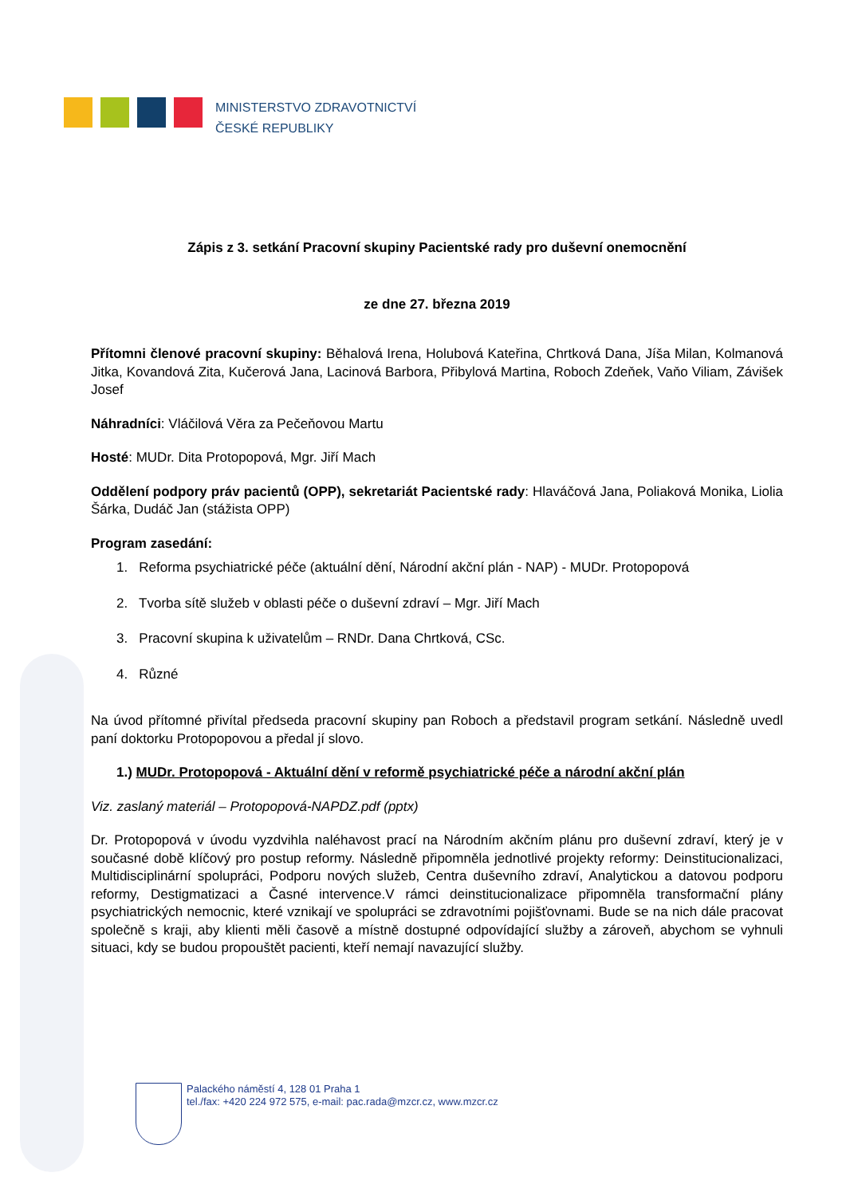MINISTERSTVO ZDRAVOTNICTVÍ
ČESKÉ REPUBLIKY
Zápis z 3. setkání Pracovní skupiny Pacientské rady pro duševní onemocnění
ze dne 27. března 2019
Přítomni členové pracovní skupiny: Běhalová Irena, Holubová Kateřina, Chrtková Dana, Jíša Milan, Kolmanová Jitka, Kovandová Zita, Kučerová Jana, Lacinová Barbora, Přibylová Martina, Roboch Zdeňek, Vaňo Viliam, Závišek Josef
Náhradníci: Vláčilová Věra za Pečeňovou Martu
Hosté: MUDr. Dita Protopopová, Mgr. Jiří Mach
Oddělení podpory práv pacientů (OPP), sekretariát Pacientské rady: Hlaváčová Jana, Poliaková Monika, Liolia Šárka, Dudáč Jan (stážista OPP)
Program zasedání:
1. Reforma psychiatrické péče (aktuální dění, Národní akční plán - NAP) - MUDr. Protopopová
2. Tvorba sítě služeb v oblasti péče o duševní zdraví – Mgr. Jiří Mach
3. Pracovní skupina k uživatelům – RNDr. Dana Chrtková, CSc.
4. Různé
Na úvod přítomné přivítal předseda pracovní skupiny pan Roboch a představil program setkání. Následně uvedl paní doktorku Protopopovou a předal jí slovo.
1.) MUDr. Protopopová - Aktuální dění v reformě psychiatrické péče a národní akční plán
Viz. zaslaný materiál – Protopopová-NAPDZ.pdf (pptx)
Dr. Protopopová v úvodu vyzdvihla naléhavost prací na Národním akčním plánu pro duševní zdraví, který je v současné době klíčový pro postup reformy. Následně připomněla jednotlivé projekty reformy: Deinstitucionalizaci, Multidisciplinární spolupráci, Podporu nových služeb, Centra duševního zdraví, Analytickou a datovou podporu reformy, Destigmatizaci a Časné intervence.V rámci deinstitucionalizace připomněla transformační plány psychiatrických nemocnic, které vznikají ve spolupráci se zdravotními pojišťovnami. Bude se na nich dále pracovat společně s kraji, aby klienti měli časově a místně dostupné odpovídající služby a zároveň, abychom se vyhnuli situaci, kdy se budou propouštět pacienti, kteří nemají navazující služby.
Palackého náměstí 4, 128 01 Praha 1
tel./fax: +420 224 972 575, e-mail: pac.rada@mzcr.cz, www.mzcr.cz